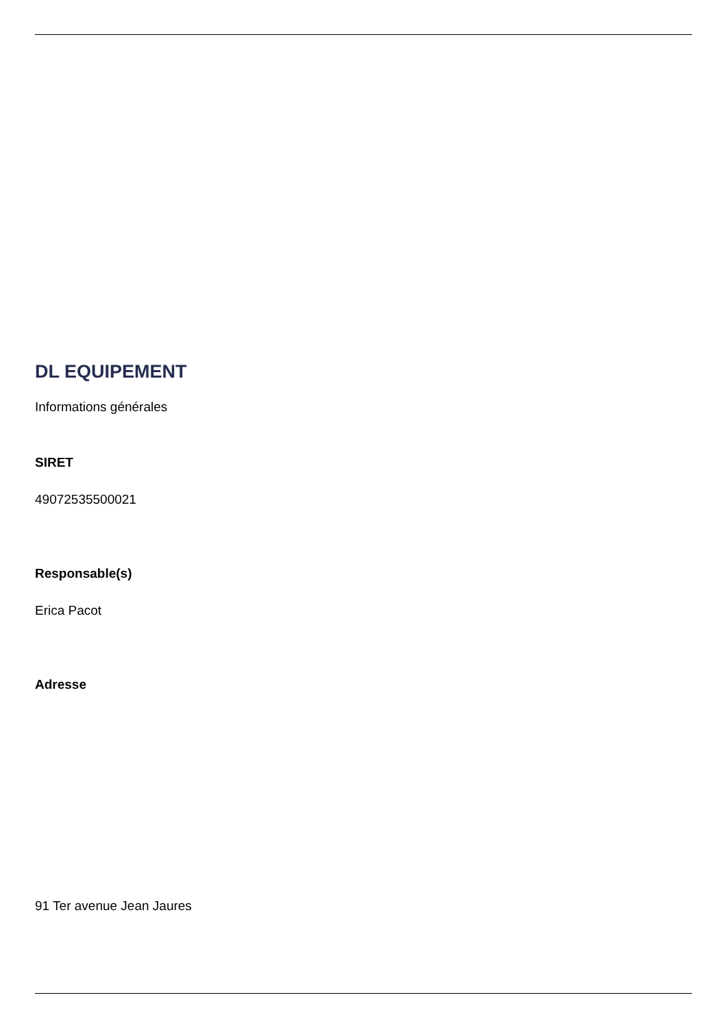DL EQUIPEMENT
Informations générales
SIRET
49072535500021
Responsable(s)
Erica Pacot
Adresse
91 Ter avenue Jean Jaures